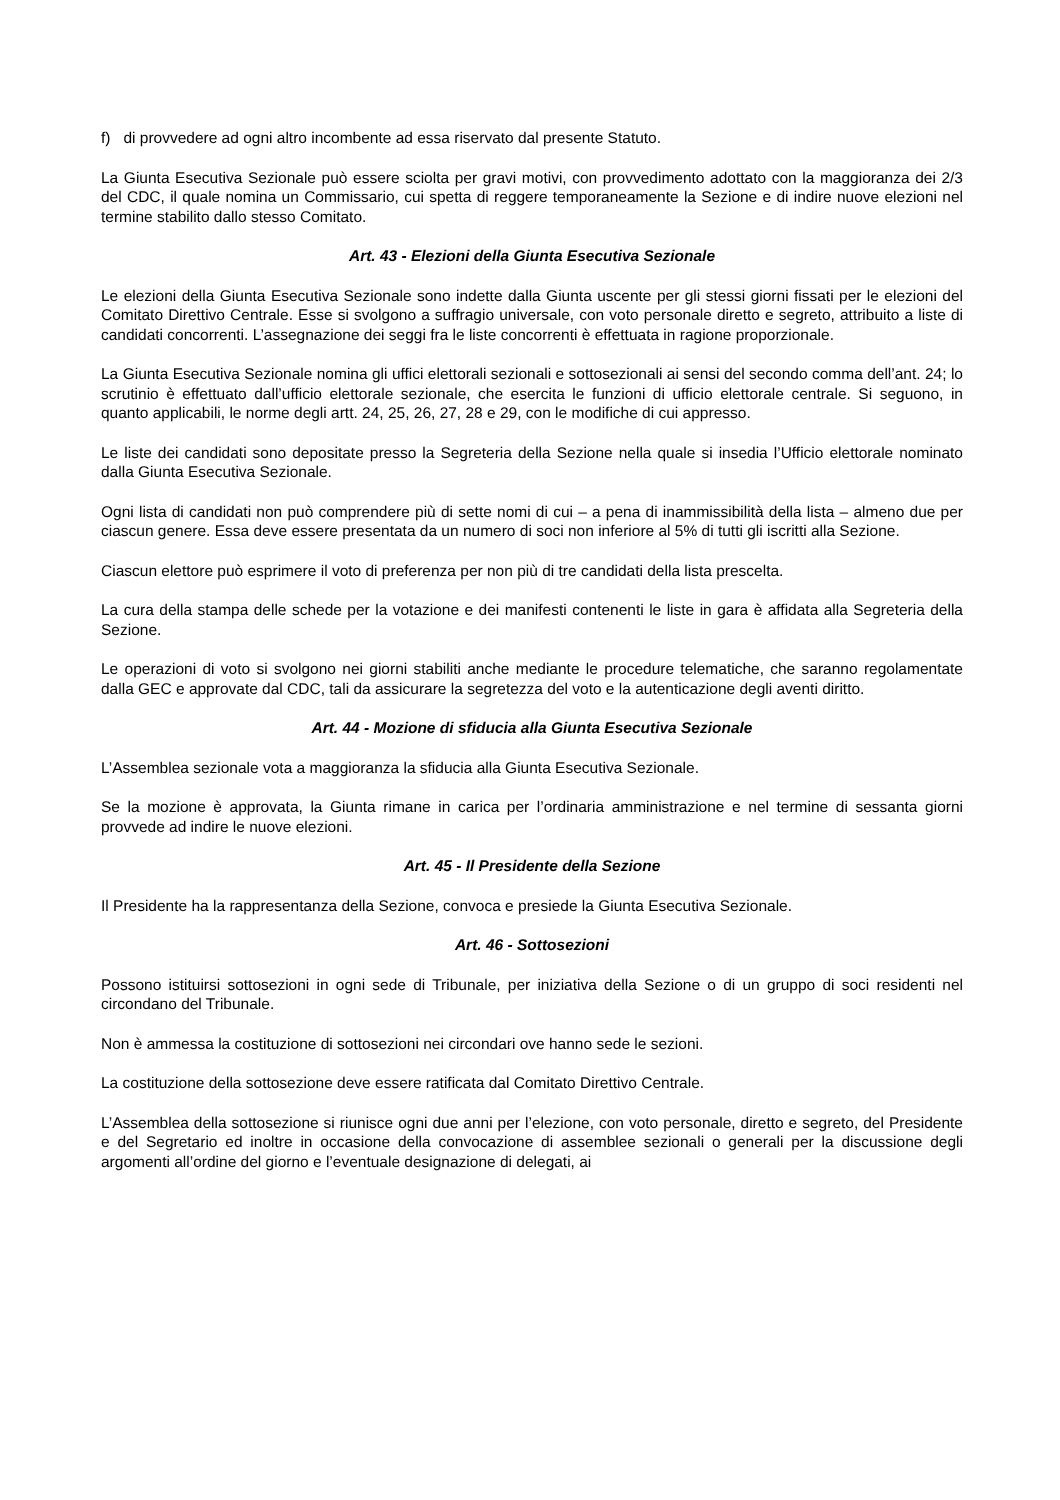f) di provvedere ad ogni altro incombente ad essa riservato dal presente Statuto.
La Giunta Esecutiva Sezionale può essere sciolta per gravi motivi, con provvedimento adottato con la maggioranza dei 2/3 del CDC, il quale nomina un Commissario, cui spetta di reggere temporaneamente la Sezione e di indire nuove elezioni nel termine stabilito dallo stesso Comitato.
Art. 43 - Elezioni della Giunta Esecutiva Sezionale
Le elezioni della Giunta Esecutiva Sezionale sono indette dalla Giunta uscente per gli stessi giorni fissati per le elezioni del Comitato Direttivo Centrale. Esse si svolgono a suffragio universale, con voto personale diretto e segreto, attribuito a liste di candidati concorrenti. L’assegnazione dei seggi fra le liste concorrenti è effettuata in ragione proporzionale.
La Giunta Esecutiva Sezionale nomina gli uffici elettorali sezionali e sottosezionali ai sensi del secondo comma dell’ant. 24; lo scrutinio è effettuato dall’ufficio elettorale sezionale, che esercita le funzioni di ufficio elettorale centrale. Si seguono, in quanto applicabili, le norme degli artt. 24, 25, 26, 27, 28 e 29, con le modifiche di cui appresso.
Le liste dei candidati sono depositate presso la Segreteria della Sezione nella quale si insedia l’Ufficio elettorale nominato dalla Giunta Esecutiva Sezionale.
Ogni lista di candidati non può comprendere più di sette nomi di cui – a pena di inammissibilità della lista – almeno due per ciascun genere. Essa deve essere presentata da un numero di soci non inferiore al 5% di tutti gli iscritti alla Sezione.
Ciascun elettore può esprimere il voto di preferenza per non più di tre candidati della lista prescelta.
La cura della stampa delle schede per la votazione e dei manifesti contenenti le liste in gara è affidata alla Segreteria della Sezione.
Le operazioni di voto si svolgono nei giorni stabiliti anche mediante le procedure telematiche, che saranno regolamentate dalla GEC e approvate dal CDC, tali da assicurare la segretezza del voto e la autenticazione degli aventi diritto.
Art. 44 - Mozione di sfiducia alla Giunta Esecutiva Sezionale
L’Assemblea sezionale vota a maggioranza la sfiducia alla Giunta Esecutiva Sezionale.
Se la mozione è approvata, la Giunta rimane in carica per l’ordinaria amministrazione e nel termine di sessanta giorni provvede ad indire le nuove elezioni.
Art. 45 - Il Presidente della Sezione
Il Presidente ha la rappresentanza della Sezione, convoca e presiede la Giunta Esecutiva Sezionale.
Art. 46 - Sottosezioni
Possono istituirsi sottosezioni in ogni sede di Tribunale, per iniziativa della Sezione o di un gruppo di soci residenti nel circondano del Tribunale.
Non è ammessa la costituzione di sottosezioni nei circondari ove hanno sede le sezioni.
La costituzione della sottosezione deve essere ratificata dal Comitato Direttivo Centrale.
L’Assemblea della sottosezione si riunisce ogni due anni per l’elezione, con voto personale, diretto e segreto, del Presidente e del Segretario ed inoltre in occasione della convocazione di assemblee sezionali o generali per la discussione degli argomenti all’ordine del giorno e l’eventuale designazione di delegati, ai